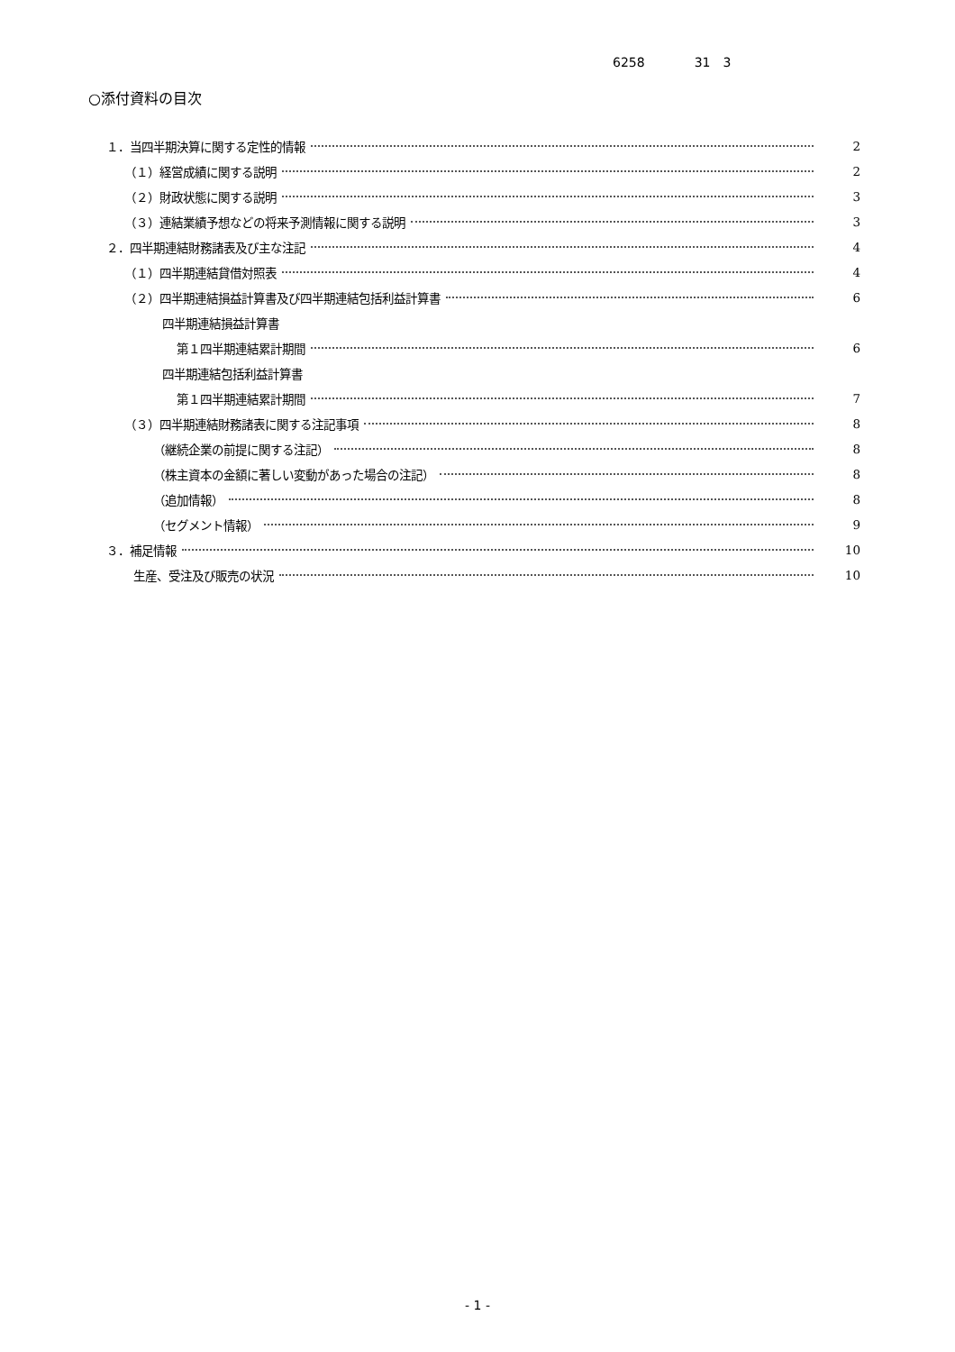6258 31　3
○添付資料の目次
１．当四半期決算に関する定性的情報 2
（１）経営成績に関する説明 2
（２）財政状態に関する説明 3
（３）連結業績予想などの将来予測情報に関する説明 3
２．四半期連結財務諸表及び主な注記 4
（１）四半期連結貸借対照表 4
（２）四半期連結損益計算書及び四半期連結包括利益計算書 6
四半期連結損益計算書
第１四半期連結累計期間 6
四半期連結包括利益計算書
第１四半期連結累計期間 7
（３）四半期連結財務諸表に関する注記事項 8
（継続企業の前提に関する注記） 8
（株主資本の金額に著しい変動があった場合の注記） 8
（追加情報） 8
（セグメント情報） 9
３．補足情報 10
生産、受注及び販売の状況 10
- 1 -